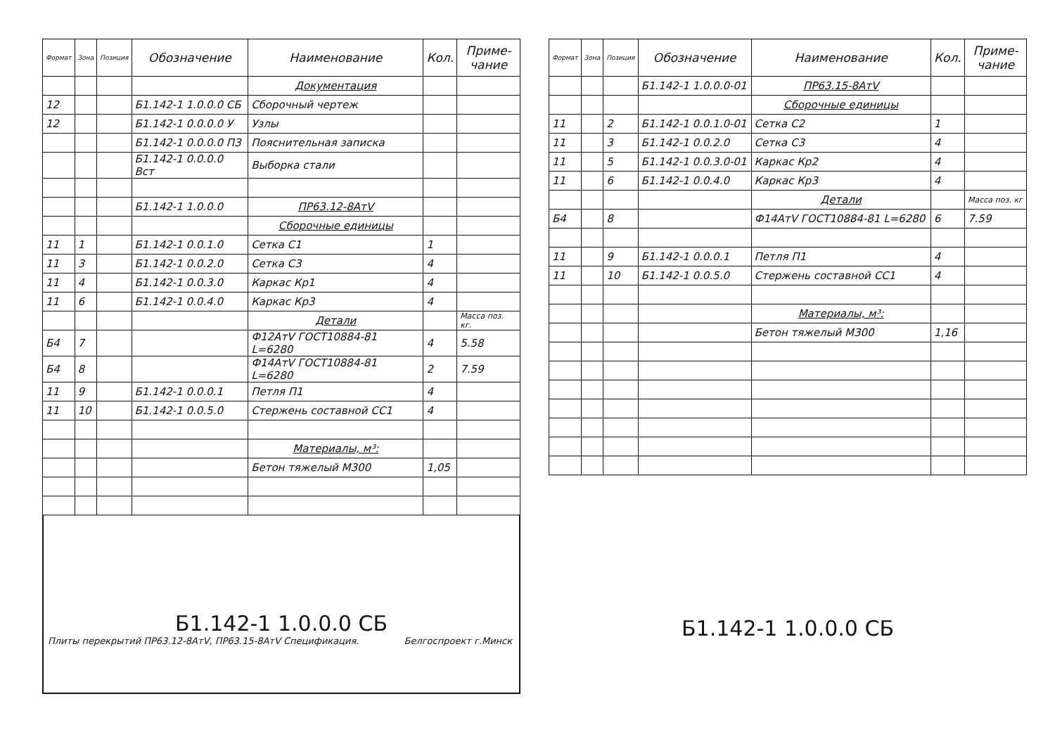| Формат | Зона | Позиция | Обозначение | Наименование | Кол. | Приме- чание |
| --- | --- | --- | --- | --- | --- | --- |
| | | | | Документация | | |
| 12 | | | Б1.142-1 1.0.0.0 СБ | Сборочный чертеж | | |
| 12 | | | Б1.142-1 0.0.0.0 У | Узлы | | |
| | | | Б1.142-1 0.0.0.0 ПЗ | Пояснительная записка | | |
| | | | Б1.142-1 0.0.0.0 Вст | Выборка стали | | |
| | | | Б1.142-1 1.0.0.0 | ПР63.12-8АтV | | |
| | | | | Сборочные единицы | | |
| 11 | 1 | | Б1.142-1 0.0.1.0 | Сетка С1 | 1 | |
| 11 | 3 | | Б1.142-1 0.0.2.0 | Сетка С3 | 4 | |
| 11 | 4 | | Б1.142-1 0.0.3.0 | Каркас Кр1 | 4 | |
| 11 | 6 | | Б1.142-1 0.0.4.0 | Каркас Кр3 | 4 | |
| | | | | Детали | | Масса поз. кг. |
| Б4 | 7 | | | Ф12АтV ГОСТ10884-81 L=6280 | 4 | 5.58 |
| Б4 | 8 | | | Ф14АтV ГОСТ10884-81 L=6280 | 2 | 7.59 |
| 11 | 9 | | Б1.142-1 0.0.0.1 | Петля П1 | 4 | |
| 11 | 10 | | Б1.142-1 0.0.5.0 | Стержень составной СС1 | 4 | |
| | | | | Материалы, м³: | | |
| | | | | Бетон тяжелый М300 | 1,05 | |
Б1.142-1 1.0.0.0 СБ
Плиты перекрытий ПР63.12-8АтV, ПР63.15-8АтV Спецификация. Белгоспроект г.Минск
| Формат | Зона | Позиция | Обозначение | Наименование | Кол. | Приме- чание |
| --- | --- | --- | --- | --- | --- | --- |
| | | | Б1.142-1 1.0.0.0-01 | ПР63.15-8АтV | | |
| | | | | Сборочные единицы | | |
| 11 | | 2 | Б1.142-1 0.0.1.0-01 | Сетка С2 | 1 | |
| 11 | | 3 | Б1.142-1 0.0.2.0 | Сетка С3 | 4 | |
| 11 | | 5 | Б1.142-1 0.0.3.0-01 | Каркас Кр2 | 4 | |
| 11 | | 6 | Б1.142-1 0.0.4.0 | Каркас Кр3 | 4 | |
| | | | | Детали | | Масса поз. кг |
| Б4 | | 8 | | Ф14АтV ГОСТ10884-81 L=6280 | 6 | 7.59 |
| 11 | | 9 | Б1.142-1 0.0.0.1 | Петля П1 | 4 | |
| 11 | | 10 | Б1.142-1 0.0.5.0 | Стержень составной СС1 | 4 | |
| | | | | Материалы, м³: | | |
| | | | | Бетон тяжелый М300 | 1,16 | |
Б1.142-1 1.0.0.0 СБ